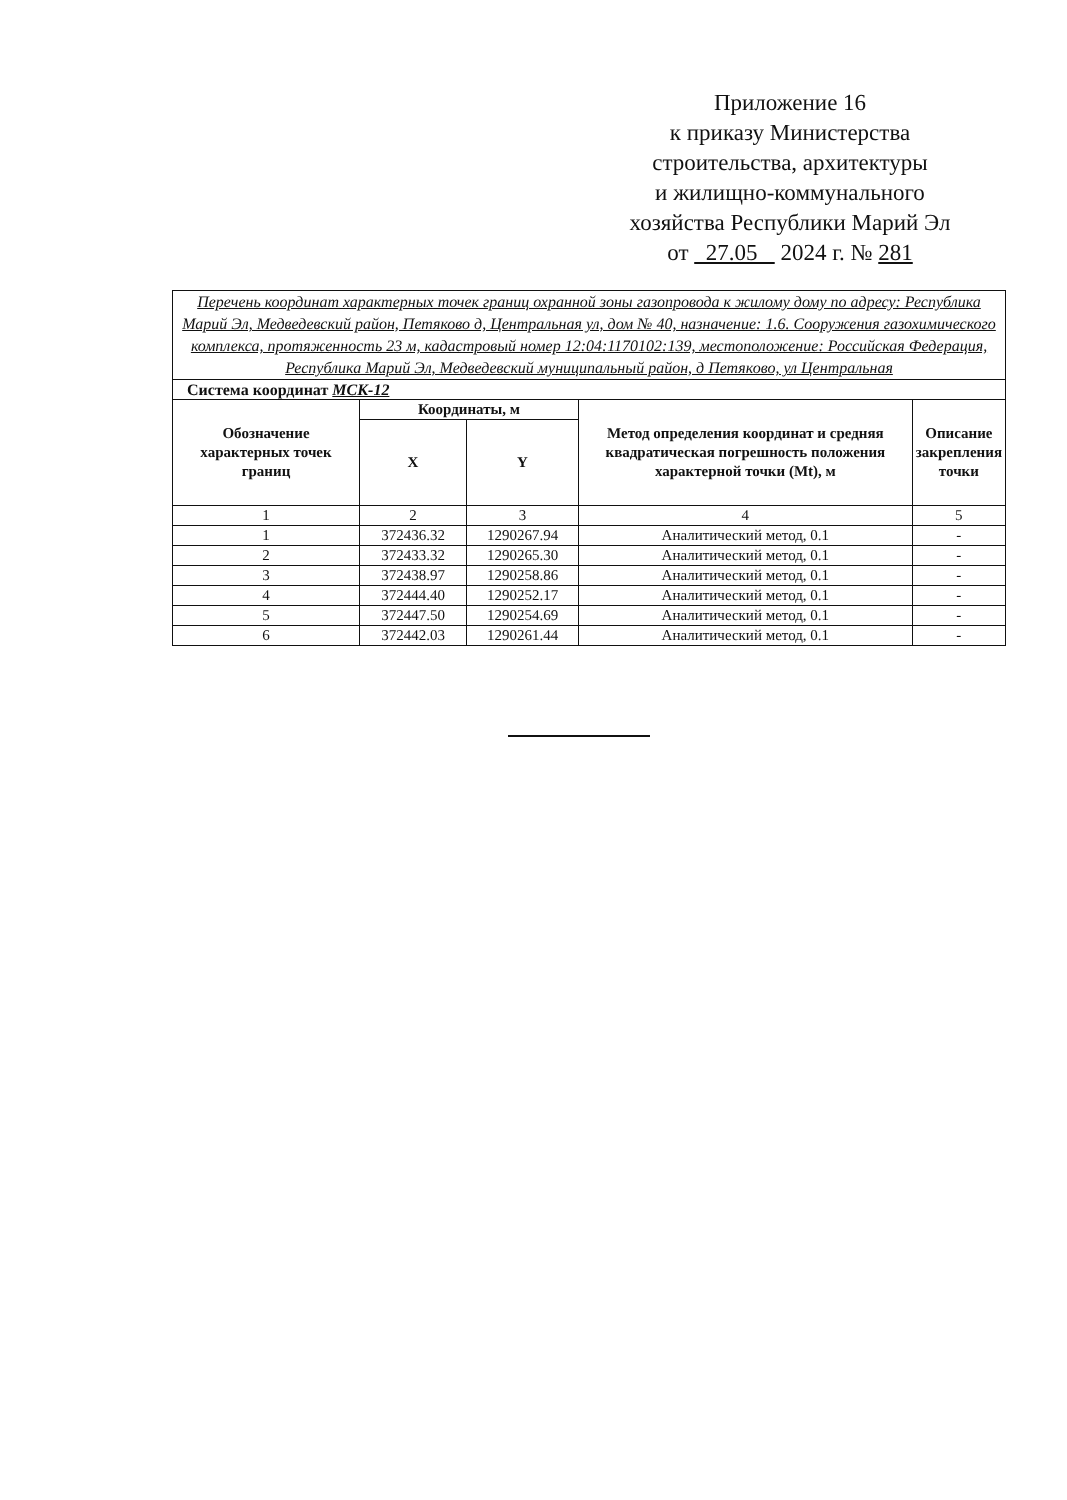Приложение 16
к приказу Министерства
строительства, архитектуры
и жилищно-коммунального
хозяйства Республики Марий Эл
от 27.05 2024 г. № 281
| Перечень координат характерных точек границ охранной зоны газопровода к жилому дому по адресу: Республика Марий Эл, Медведевский район, Петяково д, Центральная ул, дом № 40, назначение: 1.6. Сооружения газохимического комплекса, протяженность 23 м, кадастровый номер 12:04:1170102:139, местоположение: Российская Федерация, Республика Марий Эл, Медведевский муниципальный район, д Петяково, ул Центральная | | | | |
| Система координат МСК-12 | | | | |
| Обозначение характерных точек границ | Координаты, м | | Метод определения координат и средняя квадратическая погрешность положения характерной точки (Mt), м | Описание закрепления точки |
| | X | Y | | |
| 1 | 2 | 3 | 4 | 5 |
| 1 | 372436.32 | 1290267.94 | Аналитический метод, 0.1 | - |
| 2 | 372433.32 | 1290265.30 | Аналитический метод, 0.1 | - |
| 3 | 372438.97 | 1290258.86 | Аналитический метод, 0.1 | - |
| 4 | 372444.40 | 1290252.17 | Аналитический метод, 0.1 | - |
| 5 | 372447.50 | 1290254.69 | Аналитический метод, 0.1 | - |
| 6 | 372442.03 | 1290261.44 | Аналитический метод, 0.1 | - |